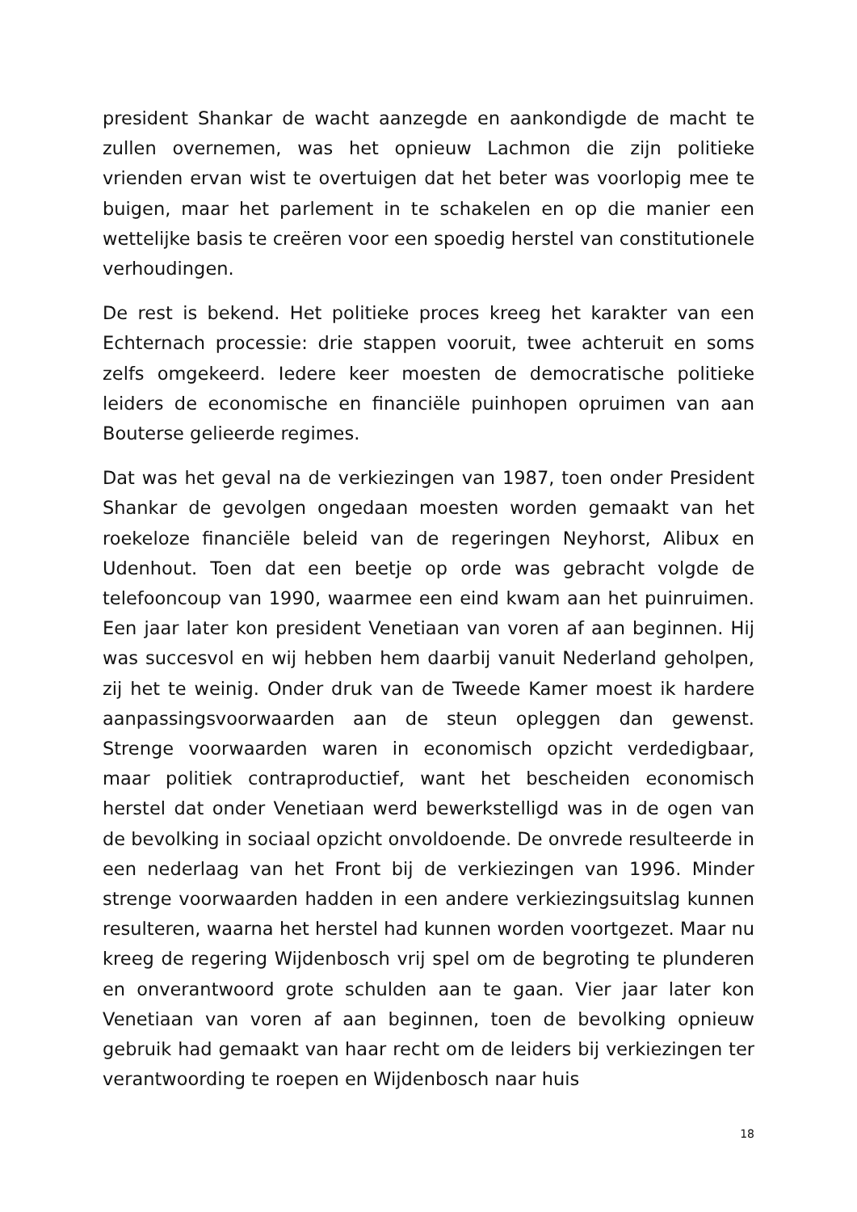president Shankar de wacht aanzegde en aankondigde de macht te zullen overnemen, was het opnieuw Lachmon die zijn politieke vrienden ervan wist te overtuigen dat het beter was voorlopig mee te buigen, maar het parlement in te schakelen en op die manier een wettelijke basis te creëren voor een spoedig herstel van constitutionele verhoudingen.
De rest is bekend. Het politieke proces kreeg het karakter van een Echternach processie: drie stappen vooruit, twee achteruit en soms zelfs omgekeerd. Iedere keer moesten de democratische politieke leiders de economische en financiële puinhopen opruimen van aan Bouterse gelieerde regimes.
Dat was het geval na de verkiezingen van 1987, toen onder President Shankar de gevolgen ongedaan moesten worden gemaakt van het roekeloze financiële beleid van de regeringen Neyhorst, Alibux en Udenhout. Toen dat een beetje op orde was gebracht volgde de telefooncoup van 1990, waarmee een eind kwam aan het puinruimen. Een jaar later kon president Venetiaan van voren af aan beginnen. Hij was succesvol en wij hebben hem daarbij vanuit Nederland geholpen, zij het te weinig. Onder druk van de Tweede Kamer moest ik hardere aanpassingsvoorwaarden aan de steun opleggen dan gewenst. Strenge voorwaarden waren in economisch opzicht verdedigbaar, maar politiek contraproductief, want het bescheiden economisch herstel dat onder Venetiaan werd bewerkstelligd was in de ogen van de bevolking in sociaal opzicht onvoldoende. De onvrede resulteerde in een nederlaag van het Front bij de verkiezingen van 1996. Minder strenge voorwaarden hadden in een andere verkiezingsuitslag kunnen resulteren, waarna het herstel had kunnen worden voortgezet. Maar nu kreeg de regering Wijdenbosch vrij spel om de begroting te plunderen en onverantwoord grote schulden aan te gaan. Vier jaar later kon Venetiaan van voren af aan beginnen, toen de bevolking opnieuw gebruik had gemaakt van haar recht om de leiders bij verkiezingen ter verantwoording te roepen en Wijdenbosch naar huis
18